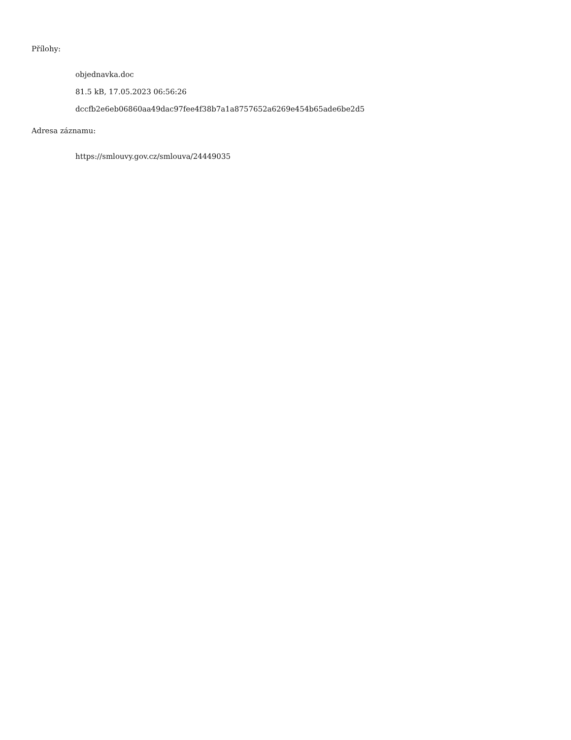Přílohy:
objednavka.doc
81.5 kB, 17.05.2023 06:56:26
dccfb2e6eb06860aa49dac97fee4f38b7a1a8757652a6269e454b65ade6be2d5
Adresa záznamu:
https://smlouvy.gov.cz/smlouva/24449035